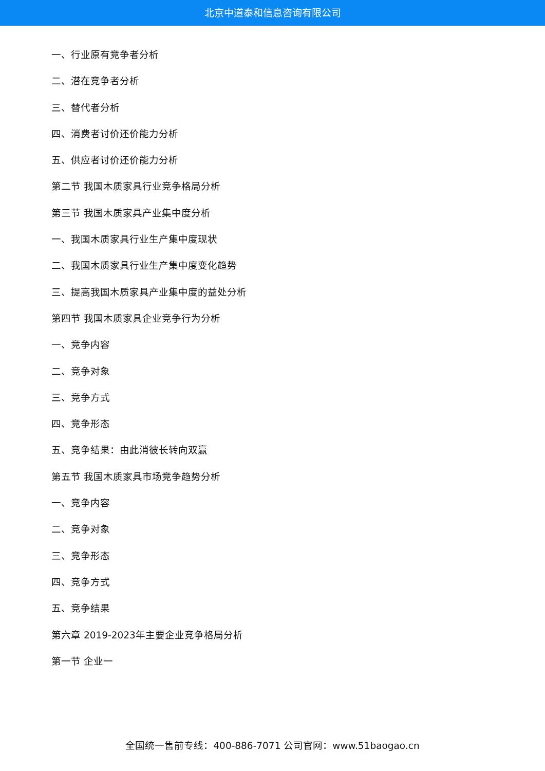北京中道泰和信息咨询有限公司
一、行业原有竞争者分析
二、潜在竞争者分析
三、替代者分析
四、消费者讨价还价能力分析
五、供应者讨价还价能力分析
第二节 我国木质家具行业竞争格局分析
第三节 我国木质家具产业集中度分析
一、我国木质家具行业生产集中度现状
二、我国木质家具行业生产集中度变化趋势
三、提高我国木质家具产业集中度的益处分析
第四节 我国木质家具企业竞争行为分析
一、竞争内容
二、竞争对象
三、竞争方式
四、竞争形态
五、竞争结果：由此消彼长转向双赢
第五节 我国木质家具市场竞争趋势分析
一、竞争内容
二、竞争对象
三、竞争形态
四、竞争方式
五、竞争结果
第六章 2019-2023年主要企业竞争格局分析
第一节 企业一
全国统一售前专线：400-886-7071 公司官网：www.51baogao.cn